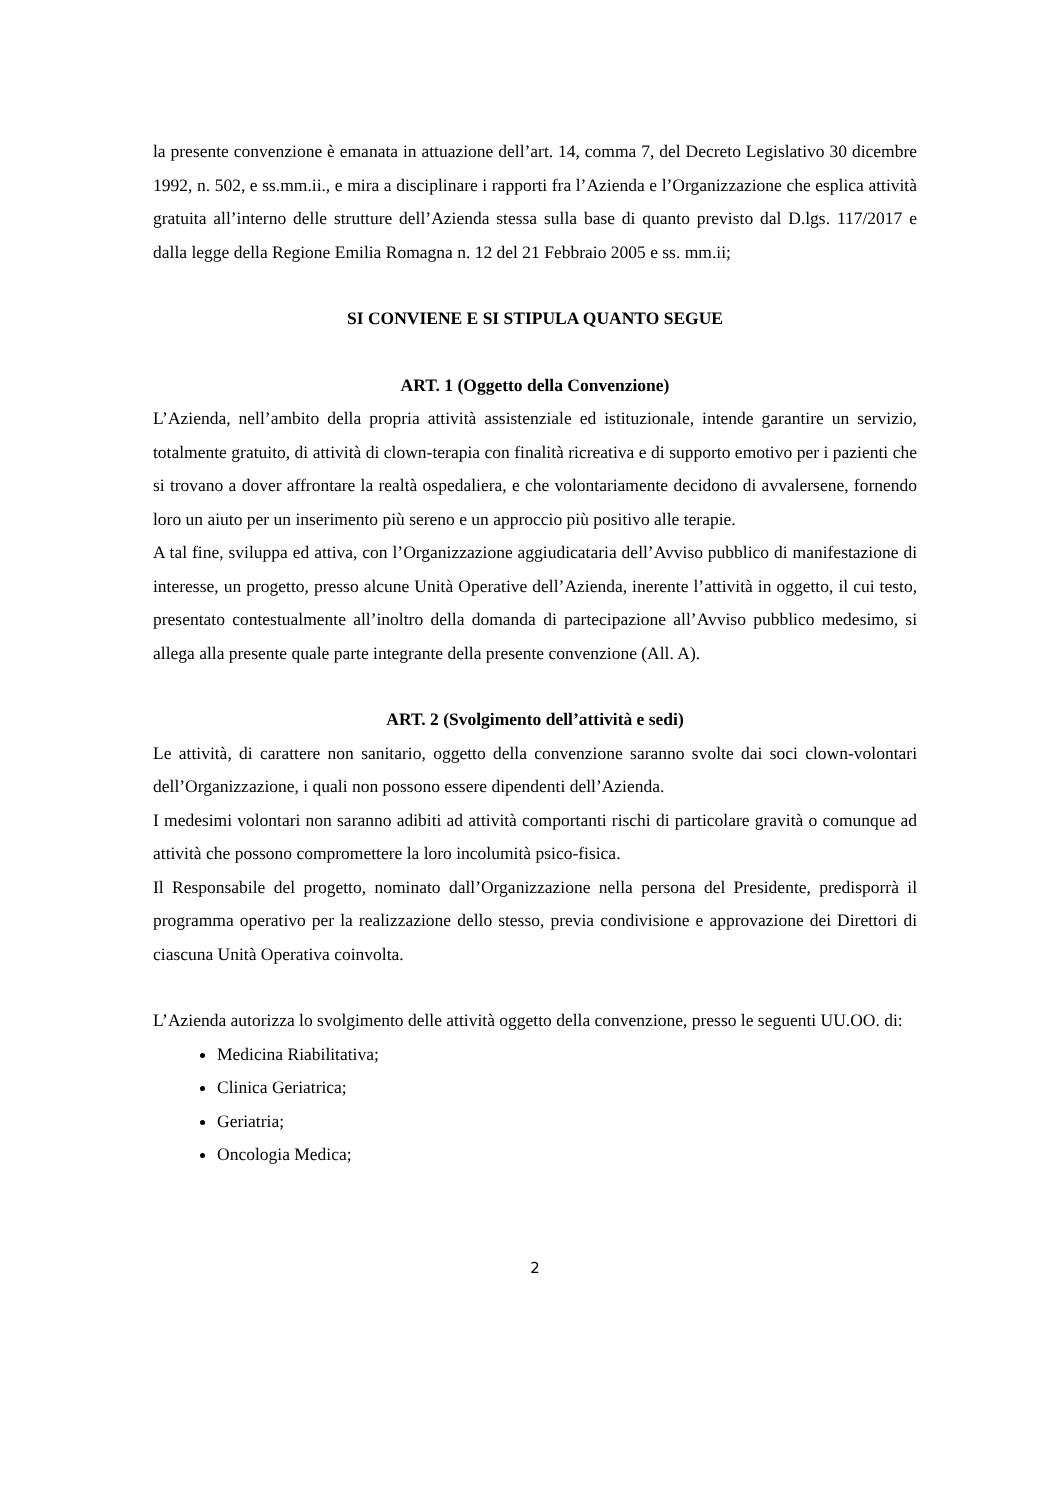la presente convenzione è emanata in attuazione dell’art. 14, comma 7, del Decreto Legislativo 30 dicembre 1992, n. 502, e ss.mm.ii., e mira a disciplinare i rapporti fra l’Azienda e l’Organizzazione che esplica attività gratuita all’interno delle strutture dell’Azienda stessa sulla base di quanto previsto dal D.lgs. 117/2017 e dalla legge della Regione Emilia Romagna n. 12 del 21 Febbraio 2005 e ss. mm.ii;
SI CONVIENE E SI STIPULA QUANTO SEGUE
ART. 1 (Oggetto della Convenzione)
L’Azienda, nell’ambito della propria attività assistenziale ed istituzionale, intende garantire un servizio, totalmente gratuito, di attività di clown-terapia con finalità ricreativa e di supporto emotivo per i pazienti che si trovano a dover affrontare la realtà ospedaliera, e che volontariamente decidono di avvalersene, fornendo loro un aiuto per un inserimento più sereno e un approccio più positivo alle terapie.
A tal fine, sviluppa ed attiva, con l’Organizzazione aggiudicataria dell’Avviso pubblico di manifestazione di interesse, un progetto, presso alcune Unità Operative dell’Azienda, inerente l’attività in oggetto, il cui testo, presentato contestualmente all’inoltro della domanda di partecipazione all’Avviso pubblico medesimo, si allega alla presente quale parte integrante della presente convenzione (All. A).
ART. 2 (Svolgimento dell’attività e sedi)
Le attività, di carattere non sanitario, oggetto della convenzione saranno svolte dai soci clown-volontari dell’Organizzazione, i quali non possono essere dipendenti dell’Azienda.
I medesimi volontari non saranno adibiti ad attività comportanti rischi di particolare gravità o comunque ad attività che possono compromettere la loro incolumità psico-fisica.
Il Responsabile del progetto, nominato dall’Organizzazione nella persona del Presidente, predisporrà il programma operativo per la realizzazione dello stesso, previa condivisione e approvazione dei Direttori di ciascuna Unità Operativa coinvolta.
L’Azienda autorizza lo svolgimento delle attività oggetto della convenzione, presso le seguenti UU.OO. di:
Medicina Riabilitativa;
Clinica Geriatrica;
Geriatria;
Oncologia Medica;
2